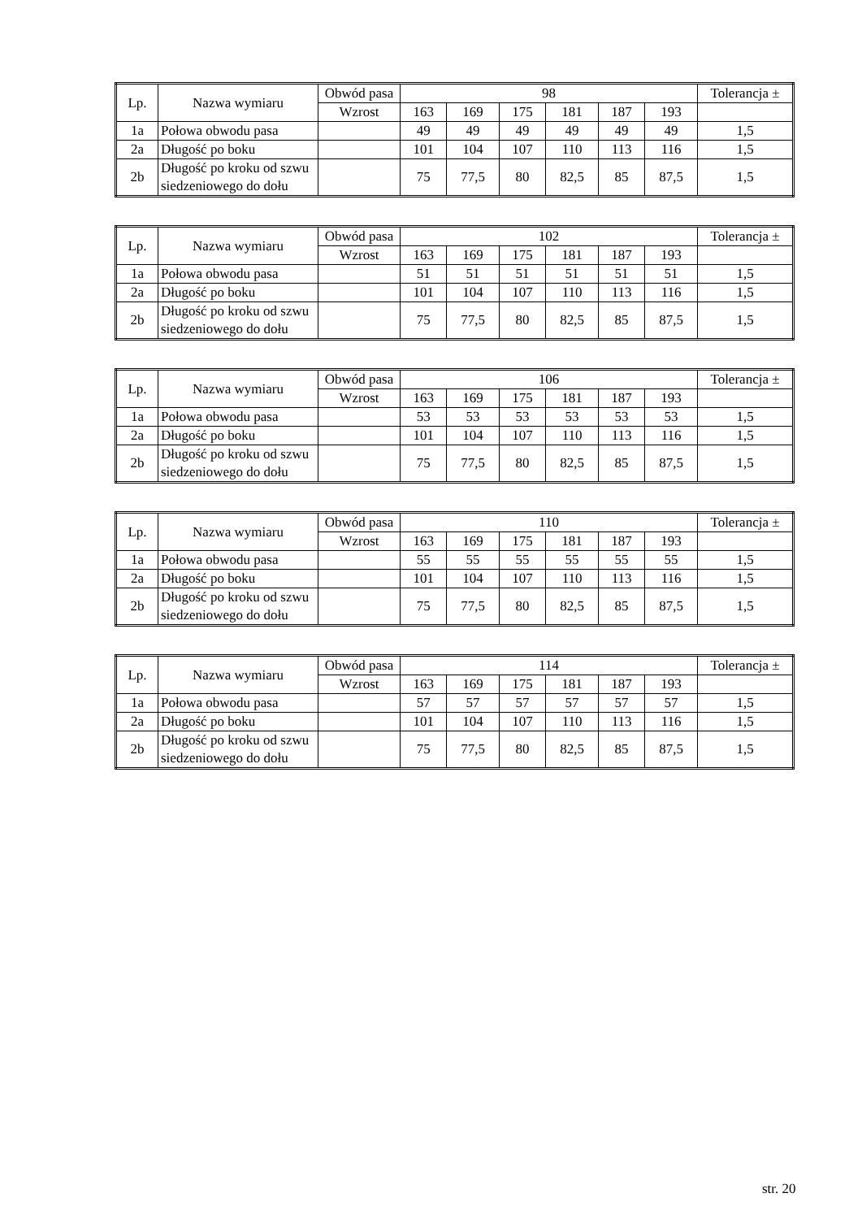| Lp. | Nazwa wymiaru | Obwód pasa | 98 | | | | | | Tolerancja ± |
| --- | --- | --- | --- | --- | --- | --- | --- | --- | --- |
| | | Wzrost | 163 | 169 | 175 | 181 | 187 | 193 | |
| 1a | Połowa obwodu pasa | | 49 | 49 | 49 | 49 | 49 | 49 | 1,5 |
| 2a | Długość po boku | | 101 | 104 | 107 | 110 | 113 | 116 | 1,5 |
| 2b | Długość po kroku od szwu siedzeniowego do dołu | | 75 | 77,5 | 80 | 82,5 | 85 | 87,5 | 1,5 |
| Lp. | Nazwa wymiaru | Obwód pasa | 102 | | | | | | Tolerancja ± |
| --- | --- | --- | --- | --- | --- | --- | --- | --- | --- |
| | | Wzrost | 163 | 169 | 175 | 181 | 187 | 193 | |
| 1a | Połowa obwodu pasa | | 51 | 51 | 51 | 51 | 51 | 51 | 1,5 |
| 2a | Długość po boku | | 101 | 104 | 107 | 110 | 113 | 116 | 1,5 |
| 2b | Długość po kroku od szwu siedzeniowego do dołu | | 75 | 77,5 | 80 | 82,5 | 85 | 87,5 | 1,5 |
| Lp. | Nazwa wymiaru | Obwód pasa | 106 | | | | | | Tolerancja ± |
| --- | --- | --- | --- | --- | --- | --- | --- | --- | --- |
| | | Wzrost | 163 | 169 | 175 | 181 | 187 | 193 | |
| 1a | Połowa obwodu pasa | | 53 | 53 | 53 | 53 | 53 | 53 | 1,5 |
| 2a | Długość po boku | | 101 | 104 | 107 | 110 | 113 | 116 | 1,5 |
| 2b | Długość po kroku od szwu siedzeniowego do dołu | | 75 | 77,5 | 80 | 82,5 | 85 | 87,5 | 1,5 |
| Lp. | Nazwa wymiaru | Obwód pasa | 110 | | | | | | Tolerancja ± |
| --- | --- | --- | --- | --- | --- | --- | --- | --- | --- |
| | | Wzrost | 163 | 169 | 175 | 181 | 187 | 193 | |
| 1a | Połowa obwodu pasa | | 55 | 55 | 55 | 55 | 55 | 55 | 1,5 |
| 2a | Długość po boku | | 101 | 104 | 107 | 110 | 113 | 116 | 1,5 |
| 2b | Długość po kroku od szwu siedzeniowego do dołu | | 75 | 77,5 | 80 | 82,5 | 85 | 87,5 | 1,5 |
| Lp. | Nazwa wymiaru | Obwód pasa | 114 | | | | | | Tolerancja ± |
| --- | --- | --- | --- | --- | --- | --- | --- | --- | --- |
| | | Wzrost | 163 | 169 | 175 | 181 | 187 | 193 | |
| 1a | Połowa obwodu pasa | | 57 | 57 | 57 | 57 | 57 | 57 | 1,5 |
| 2a | Długość po boku | | 101 | 104 | 107 | 110 | 113 | 116 | 1,5 |
| 2b | Długość po kroku od szwu siedzeniowego do dołu | | 75 | 77,5 | 80 | 82,5 | 85 | 87,5 | 1,5 |
str. 20